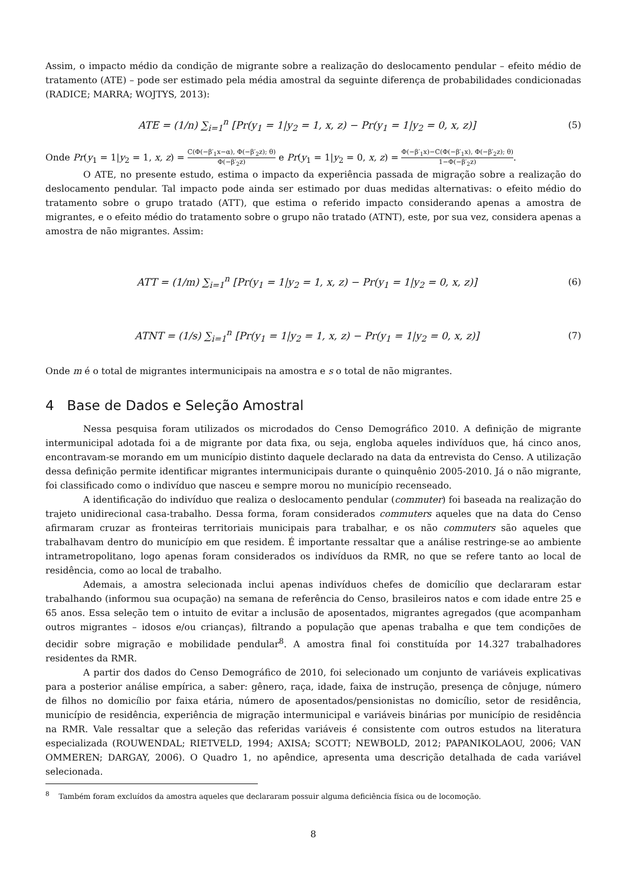Assim, o impacto médio da condição de migrante sobre a realização do deslocamento pendular – efeito médio de tratamento (ATE) – pode ser estimado pela média amostral da seguinte diferença de probabilidades condicionadas (RADICE; MARRA; WOJTYS, 2013):
ATE = (1/n) ∑<sub>i=1</sub><sup>n</sup> [Pr(y<sub>1</sub> = 1|y<sub>2</sub> = 1, x, z) − Pr(y<sub>1</sub> = 1|y<sub>2</sub> = 0, x, z)] (5)
Onde Pr(y<sub>1</sub> = 1|y<sub>2</sub> = 1, x, z) = C(Φ(−β′<sub>1</sub>x−α), Φ(−β′<sub>2</sub>z); θ) Φ(−β′<sub>2</sub>z) e Pr(y<sub>1</sub> = 1|y<sub>2</sub> = 0, x, z) = Φ(−β′<sub>1</sub>x)−C(Φ(−β′<sub>1</sub>x), Φ(−β′<sub>2</sub>z); θ) 1−Φ(−β′<sub>2</sub>z).
O ATE, no presente estudo, estima o impacto da experiência passada de migração sobre a realização do deslocamento pendular. Tal impacto pode ainda ser estimado por duas medidas alternativas: o efeito médio do tratamento sobre o grupo tratado (ATT), que estima o referido impacto considerando apenas a amostra de migrantes, e o efeito médio do tratamento sobre o grupo não tratado (ATNT), este, por sua vez, considera apenas a amostra de não migrantes. Assim:
ATT = (1/m) ∑<sub>i=1</sub><sup>n</sup> [Pr(y<sub>1</sub> = 1|y<sub>2</sub> = 1, x, z) − Pr(y<sub>1</sub> = 1|y<sub>2</sub> = 0, x, z)] (6)
ATNT = (1/s) ∑<sub>i=1</sub><sup>n</sup> [Pr(y<sub>1</sub> = 1|y<sub>2</sub> = 1, x, z) − Pr(y<sub>1</sub> = 1|y<sub>2</sub> = 0, x, z)] (7)
Onde m é o total de migrantes intermunicipais na amostra e s o total de não migrantes.
4 Base de Dados e Seleção Amostral
Nessa pesquisa foram utilizados os microdados do Censo Demográfico 2010. A definição de migrante intermunicipal adotada foi a de migrante por data fixa, ou seja, engloba aqueles indivíduos que, há cinco anos, encontravam-se morando em um município distinto daquele declarado na data da entrevista do Censo. A utilização dessa definição permite identificar migrantes intermunicipais durante o quinquênio 2005-2010. Já o não migrante, foi classificado como o indivíduo que nasceu e sempre morou no município recenseado.
A identificação do indivíduo que realiza o deslocamento pendular (commuter) foi baseada na realização do trajeto unidirecional casa-trabalho. Dessa forma, foram considerados commuters aqueles que na data do Censo afirmaram cruzar as fronteiras territoriais municipais para trabalhar, e os não commuters são aqueles que trabalhavam dentro do município em que residem. É importante ressaltar que a análise restringe-se ao ambiente intrametropolitano, logo apenas foram considerados os indivíduos da RMR, no que se refere tanto ao local de residência, como ao local de trabalho.
Ademais, a amostra selecionada inclui apenas indivíduos chefes de domicílio que declararam estar trabalhando (informou sua ocupação) na semana de referência do Censo, brasileiros natos e com idade entre 25 e 65 anos. Essa seleção tem o intuito de evitar a inclusão de aposentados, migrantes agregados (que acompanham outros migrantes – idosos e/ou crianças), filtrando a população que apenas trabalha e que tem condições de decidir sobre migração e mobilidade pendular<sup>8</sup>. A amostra final foi constituída por 14.327 trabalhadores residentes da RMR.
A partir dos dados do Censo Demográfico de 2010, foi selecionado um conjunto de variáveis explicativas para a posterior análise empírica, a saber: gênero, raça, idade, faixa de instrução, presença de cônjuge, número de filhos no domicílio por faixa etária, número de aposentados/pensionistas no domicílio, setor de residência, município de residência, experiência de migração intermunicipal e variáveis binárias por município de residência na RMR. Vale ressaltar que a seleção das referidas variáveis é consistente com outros estudos na literatura especializada (ROUWENDAL; RIETVELD, 1994; AXISA; SCOTT; NEWBOLD, 2012; PAPANIKOLAOU, 2006; VAN OMMEREN; DARGAY, 2006). O Quadro 1, no apêndice, apresenta uma descrição detalhada de cada variável selecionada.
<sup>8</sup> Também foram excluídos da amostra aqueles que declararam possuir alguma deficiência física ou de locomoção.
8